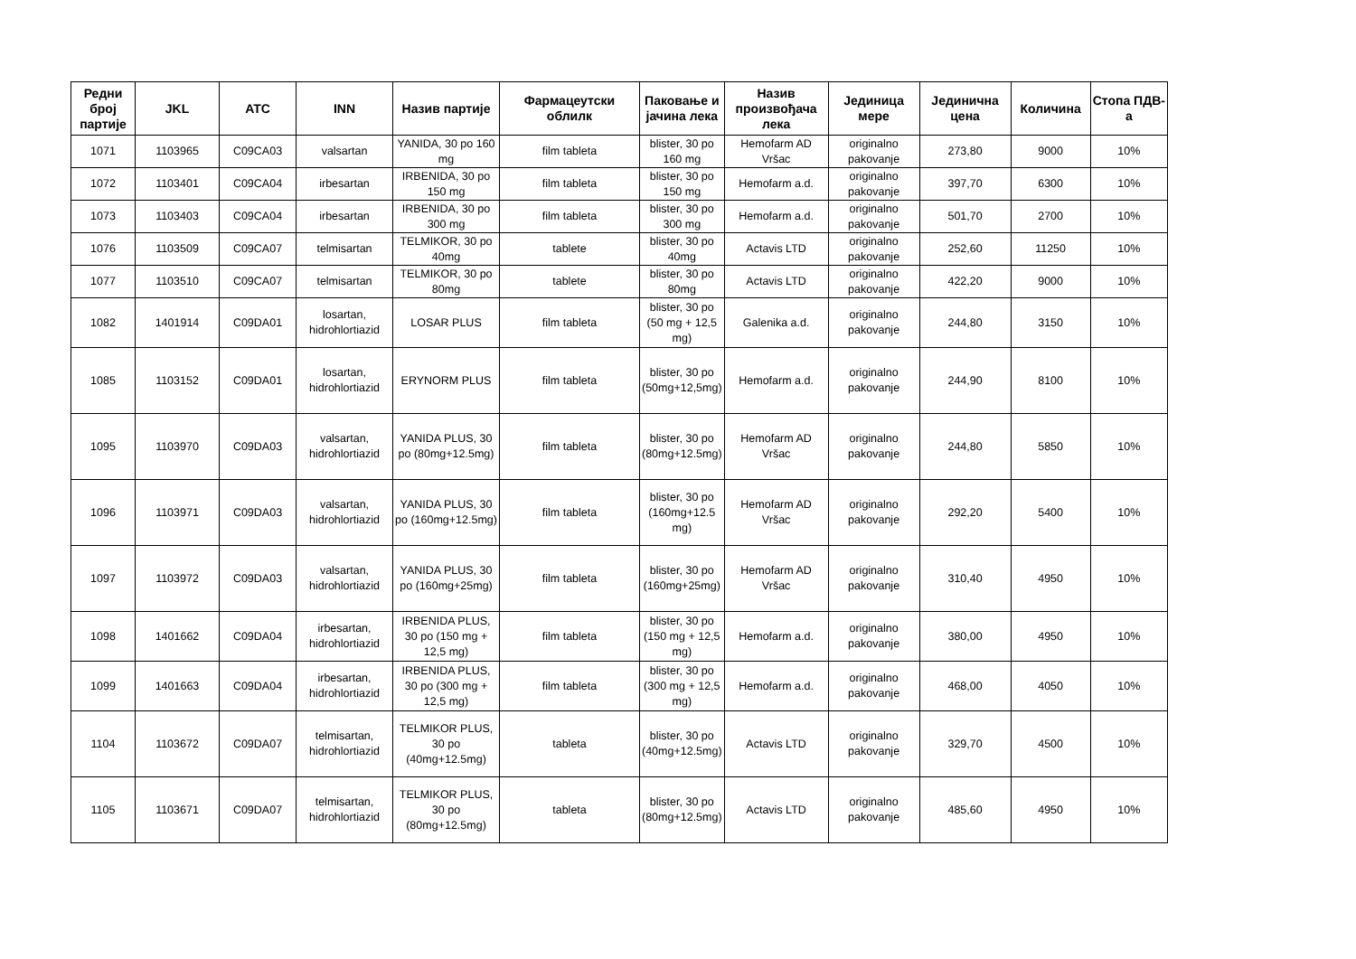| Редни број партије | JKL | ATC | INN | Назив партије | Фармацеутски облилк | Паковање и јачина лека | Назив произвођача лека | Јединица мере | Јединична цена | Количина | Стопа ПДВ-а |
| --- | --- | --- | --- | --- | --- | --- | --- | --- | --- | --- | --- |
| 1071 | 1103965 | C09CA03 | valsartan | YANIDA, 30 po 160 mg | film tableta | blister, 30 po 160 mg | Hemofarm AD Vršac | originalno pakovanje | 273,80 | 9000 | 10% |
| 1072 | 1103401 | C09CA04 | irbesartan | IRBENIDA, 30 po 150 mg | film tableta | blister, 30 po 150 mg | Hemofarm a.d. | originalno pakovanje | 397,70 | 6300 | 10% |
| 1073 | 1103403 | C09CA04 | irbesartan | IRBENIDA, 30 po 300 mg | film tableta | blister, 30 po 300 mg | Hemofarm a.d. | originalno pakovanje | 501,70 | 2700 | 10% |
| 1076 | 1103509 | C09CA07 | telmisartan | TELMIKOR, 30 po 40mg | tablete | blister, 30 po 40mg | Actavis LTD | originalno pakovanje | 252,60 | 11250 | 10% |
| 1077 | 1103510 | C09CA07 | telmisartan | TELMIKOR, 30 po 80mg | tablete | blister, 30 po 80mg | Actavis LTD | originalno pakovanje | 422,20 | 9000 | 10% |
| 1082 | 1401914 | C09DA01 | losartan, hidrohlortiazid | LOSAR PLUS | film tableta | blister, 30 po (50 mg + 12,5 mg) | Galenika a.d. | originalno pakovanje | 244,80 | 3150 | 10% |
| 1085 | 1103152 | C09DA01 | losartan, hidrohlortiazid | ERYNORM PLUS | film tableta | blister, 30 po (50mg+12,5mg) | Hemofarm a.d. | originalno pakovanje | 244,90 | 8100 | 10% |
| 1095 | 1103970 | C09DA03 | valsartan, hidrohlortiazid | YANIDA PLUS, 30 po (80mg+12.5mg) | film tableta | blister, 30 po (80mg+12.5mg) | Hemofarm AD Vršac | originalno pakovanje | 244,80 | 5850 | 10% |
| 1096 | 1103971 | C09DA03 | valsartan, hidrohlortiazid | YANIDA PLUS, 30 po (160mg+12.5mg) | film tableta | blister, 30 po (160mg+12.5 mg) | Hemofarm AD Vršac | originalno pakovanje | 292,20 | 5400 | 10% |
| 1097 | 1103972 | C09DA03 | valsartan, hidrohlortiazid | YANIDA PLUS, 30 po (160mg+25mg) | film tableta | blister, 30 po (160mg+25mg) | Hemofarm AD Vršac | originalno pakovanje | 310,40 | 4950 | 10% |
| 1098 | 1401662 | C09DA04 | irbesartan, hidrohlortiazid | IRBENIDA PLUS, 30 po (150 mg + 12,5 mg) | film tableta | blister, 30 po (150 mg + 12,5 mg) | Hemofarm a.d. | originalno pakovanje | 380,00 | 4950 | 10% |
| 1099 | 1401663 | C09DA04 | irbesartan, hidrohlortiazid | IRBENIDA PLUS, 30 po (300 mg + 12,5 mg) | film tableta | blister, 30 po (300 mg + 12,5 mg) | Hemofarm a.d. | originalno pakovanje | 468,00 | 4050 | 10% |
| 1104 | 1103672 | C09DA07 | telmisartan, hidrohlortiazid | TELMIKOR PLUS, 30 po (40mg+12.5mg) | tableta | blister, 30 po (40mg+12.5mg) | Actavis LTD | originalno pakovanje | 329,70 | 4500 | 10% |
| 1105 | 1103671 | C09DA07 | telmisartan, hidrohlortiazid | TELMIKOR PLUS, 30 po (80mg+12.5mg) | tableta | blister, 30 po (80mg+12.5mg) | Actavis LTD | originalno pakovanje | 485,60 | 4950 | 10% |